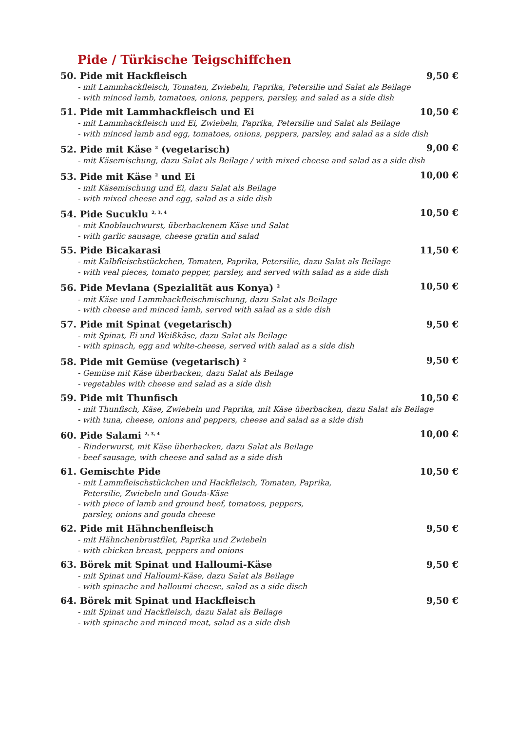Pide / Türkische Teigschiffchen
50. Pide mit Hackfleisch 9,50 €
- mit Lammhackfleisch, Tomaten, Zwiebeln, Paprika, Petersilie und Salat als Beilage
- with minced lamb, tomatoes, onions, peppers, parsley, and salad as a side dish
51. Pide mit Lammhackfleisch und Ei 10,50 €
- mit Lammhackfleisch und Ei, Zwiebeln, Paprika, Petersilie und Salat als Beilage
- with minced lamb and egg, tomatoes, onions, peppers, parsley, and salad as a side dish
52. Pide mit Käse <sup>2</sup> (vegetarisch) 9,00 €
- mit Käsemischung, dazu Salat als Beilage / with mixed cheese and salad as a side dish
53. Pide mit Käse <sup>2</sup> und Ei 10,00 €
- mit Käsemischung und Ei, dazu Salat als Beilage
- with mixed cheese and egg, salad as a side dish
54. Pide Sucuklu <sup>2, 3, 4</sup> 10,50 €
- mit Knoblauchwurst, überbackenem Käse und Salat
- with garlic sausage, cheese gratin and salad
55. Pide Bicakarasi 11,50 €
- mit Kalbfleischstückchen, Tomaten, Paprika, Petersilie, dazu Salat als Beilage
- with veal pieces, tomato pepper, parsley, and served with salad as a side dish
56. Pide Mevlana (Spezialität aus Konya) <sup>2</sup> 10,50 €
- mit Käse und Lammhackfleischmischung, dazu Salat als Beilage
- with cheese and minced lamb, served with salad as a side dish
57. Pide mit Spinat (vegetarisch) 9,50 €
- mit Spinat, Ei und Weißkäse, dazu Salat als Beilage
- with spinach, egg and white-cheese, served with salad as a side dish
58. Pide mit Gemüse (vegetarisch) <sup>2</sup> 9,50 €
- Gemüse mit Käse überbacken, dazu Salat als Beilage
- vegetables with cheese and salad as a side dish
59. Pide mit Thunfisch 10,50 €
- mit Thunfisch, Käse, Zwiebeln und Paprika, mit Käse überbacken, dazu Salat als Beilage
- with tuna, cheese, onions and peppers, cheese and salad as a side dish
60. Pide Salami <sup>2, 3, 4</sup> 10,00 €
- Rinderwurst, mit Käse überbacken, dazu Salat als Beilage
- beef sausage, with cheese and salad as a side dish
61. Gemischte Pide 10,50 €
- mit Lammfleischstückchen und Hackfleisch, Tomaten, Paprika,
Petersilie, Zwiebeln und Gouda-Käse
- with piece of lamb and ground beef, tomatoes, peppers,
parsley, onions and gouda cheese
62. Pide mit Hähnchenfleisch 9,50 €
- mit Hähnchenbrustfilet, Paprika und Zwiebeln
- with chicken breast, peppers and onions
63. Börek mit Spinat und Halloumi-Käse 9,50 €
- mit Spinat und Halloumi-Käse, dazu Salat als Beilage
- with spinache and halloumi cheese, salad as a side disch
64. Börek mit Spinat und Hackfleisch 9,50 €
- mit Spinat und Hackfleisch, dazu Salat als Beilage
- with spinache and minced meat, salad as a side dish